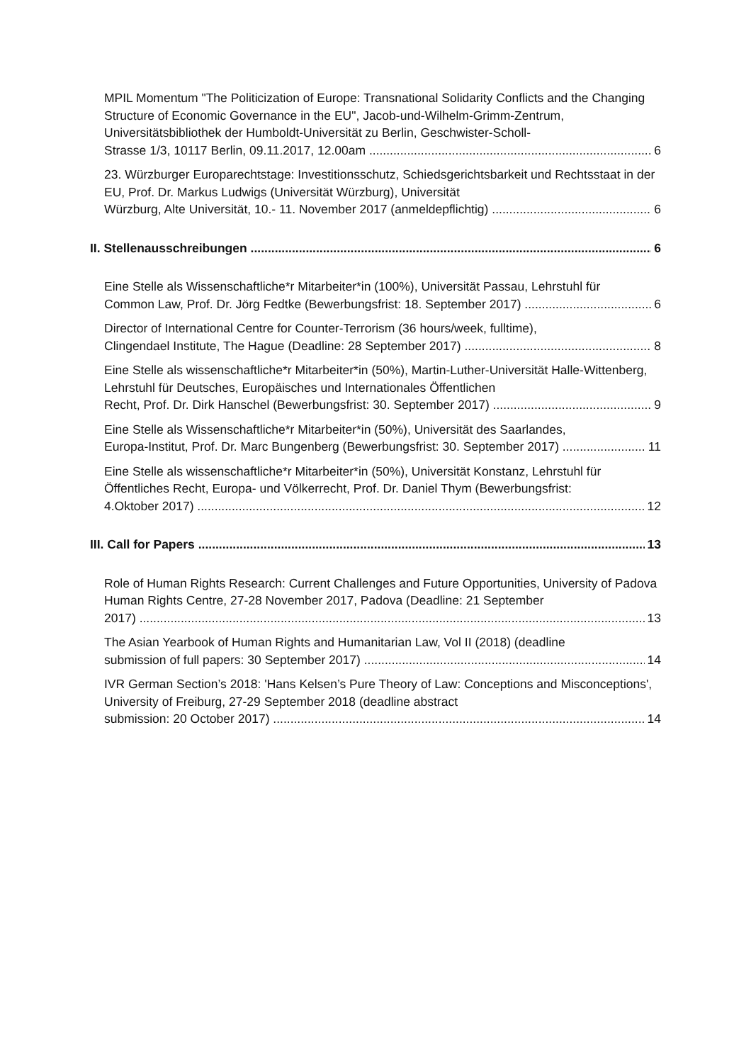MPIL Momentum "The Politicization of Europe: Transnational Solidarity Conflicts and the Changing Structure of Economic Governance in the EU", Jacob-und-Wilhelm-Grimm-Zentrum, Universitätsbibliothek der Humboldt-Universität zu Berlin, Geschwister-Scholl-
Strasse 1/3, 10117 Berlin, 09.11.2017, 12.00am 6
23. Würzburger Europarechtstage: Investitionsschutz, Schiedsgerichtsbarkeit und Rechtsstaat in der EU, Prof. Dr. Markus Ludwigs (Universität Würzburg), Universität
Würzburg, Alte Universität, 10.- 11. November 2017 (anmeldepflichtig) 6
II. Stellenausschreibungen 6
Eine Stelle als Wissenschaftliche*r Mitarbeiter*in (100%), Universität Passau, Lehrstuhl für
Common Law, Prof. Dr. Jörg Fedtke (Bewerbungsfrist: 18. September 2017) 6
Director of International Centre for Counter-Terrorism (36 hours/week, fulltime),
Clingendael Institute, The Hague (Deadline: 28 September 2017) 8
Eine Stelle als wissenschaftliche*r Mitarbeiter*in (50%), Martin-Luther-Universität Halle-Wittenberg, Lehrstuhl für Deutsches, Europäisches und Internationales Öffentlichen
Recht, Prof. Dr. Dirk Hanschel (Bewerbungsfrist: 30. September 2017) 9
Eine Stelle als Wissenschaftliche*r Mitarbeiter*in (50%), Universität des Saarlandes,
Europa-Institut, Prof. Dr. Marc Bungenberg (Bewerbungsfrist: 30. September 2017) 11
Eine Stelle als wissenschaftliche*r Mitarbeiter*in (50%), Universität Konstanz, Lehrstuhl für Öffentliches Recht, Europa- und Völkerrecht, Prof. Dr. Daniel Thym (Bewerbungsfrist:
4.Oktober 2017) 12
III. Call for Papers 13
Role of Human Rights Research: Current Challenges and Future Opportunities, University of Padova Human Rights Centre, 27-28 November 2017, Padova (Deadline: 21 September
2017) 13
The Asian Yearbook of Human Rights and Humanitarian Law, Vol II (2018) (deadline
submission of full papers: 30 September 2017) 14
IVR German Section’s 2018: 'Hans Kelsen’s Pure Theory of Law: Conceptions and Misconceptions', University of Freiburg, 27-29 September 2018 (deadline abstract
submission: 20 October 2017) 14